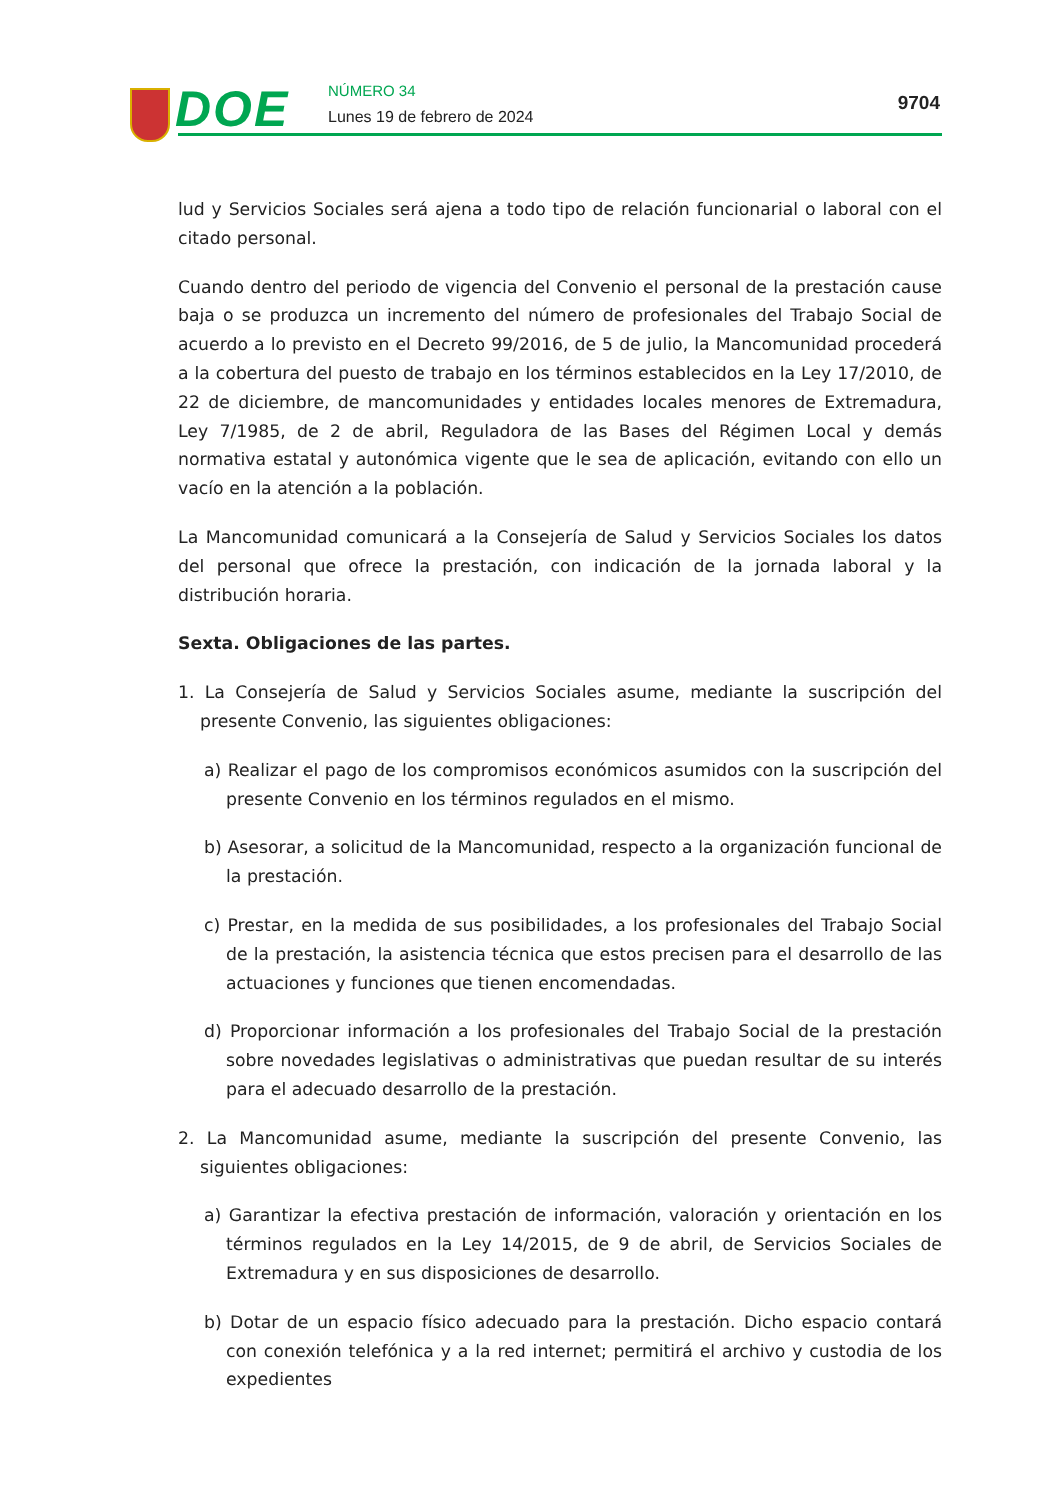DOE NÚMERO 34
Lunes 19 de febrero de 2024
9704
lud y Servicios Sociales será ajena a todo tipo de relación funcionarial o laboral con el citado personal.
Cuando dentro del periodo de vigencia del Convenio el personal de la prestación cause baja o se produzca un incremento del número de profesionales del Trabajo Social de acuerdo a lo previsto en el Decreto 99/2016, de 5 de julio, la Mancomunidad procederá a la cobertura del puesto de trabajo en los términos establecidos en la Ley 17/2010, de 22 de diciembre, de mancomunidades y entidades locales menores de Extremadura, Ley 7/1985, de 2 de abril, Reguladora de las Bases del Régimen Local y demás normativa estatal y autonómica vigente que le sea de aplicación, evitando con ello un vacío en la atención a la población.
La Mancomunidad comunicará a la Consejería de Salud y Servicios Sociales los datos del personal que ofrece la prestación, con indicación de la jornada laboral y la distribución horaria.
Sexta. Obligaciones de las partes.
1. La Consejería de Salud y Servicios Sociales asume, mediante la suscripción del presente Convenio, las siguientes obligaciones:
a) Realizar el pago de los compromisos económicos asumidos con la suscripción del presente Convenio en los términos regulados en el mismo.
b) Asesorar, a solicitud de la Mancomunidad, respecto a la organización funcional de la prestación.
c) Prestar, en la medida de sus posibilidades, a los profesionales del Trabajo Social de la prestación, la asistencia técnica que estos precisen para el desarrollo de las actuaciones y funciones que tienen encomendadas.
d) Proporcionar información a los profesionales del Trabajo Social de la prestación sobre novedades legislativas o administrativas que puedan resultar de su interés para el adecuado desarrollo de la prestación.
2. La Mancomunidad asume, mediante la suscripción del presente Convenio, las siguientes obligaciones:
a) Garantizar la efectiva prestación de información, valoración y orientación en los términos regulados en la Ley 14/2015, de 9 de abril, de Servicios Sociales de Extremadura y en sus disposiciones de desarrollo.
b) Dotar de un espacio físico adecuado para la prestación. Dicho espacio contará con conexión telefónica y a la red internet; permitirá el archivo y custodia de los expedientes